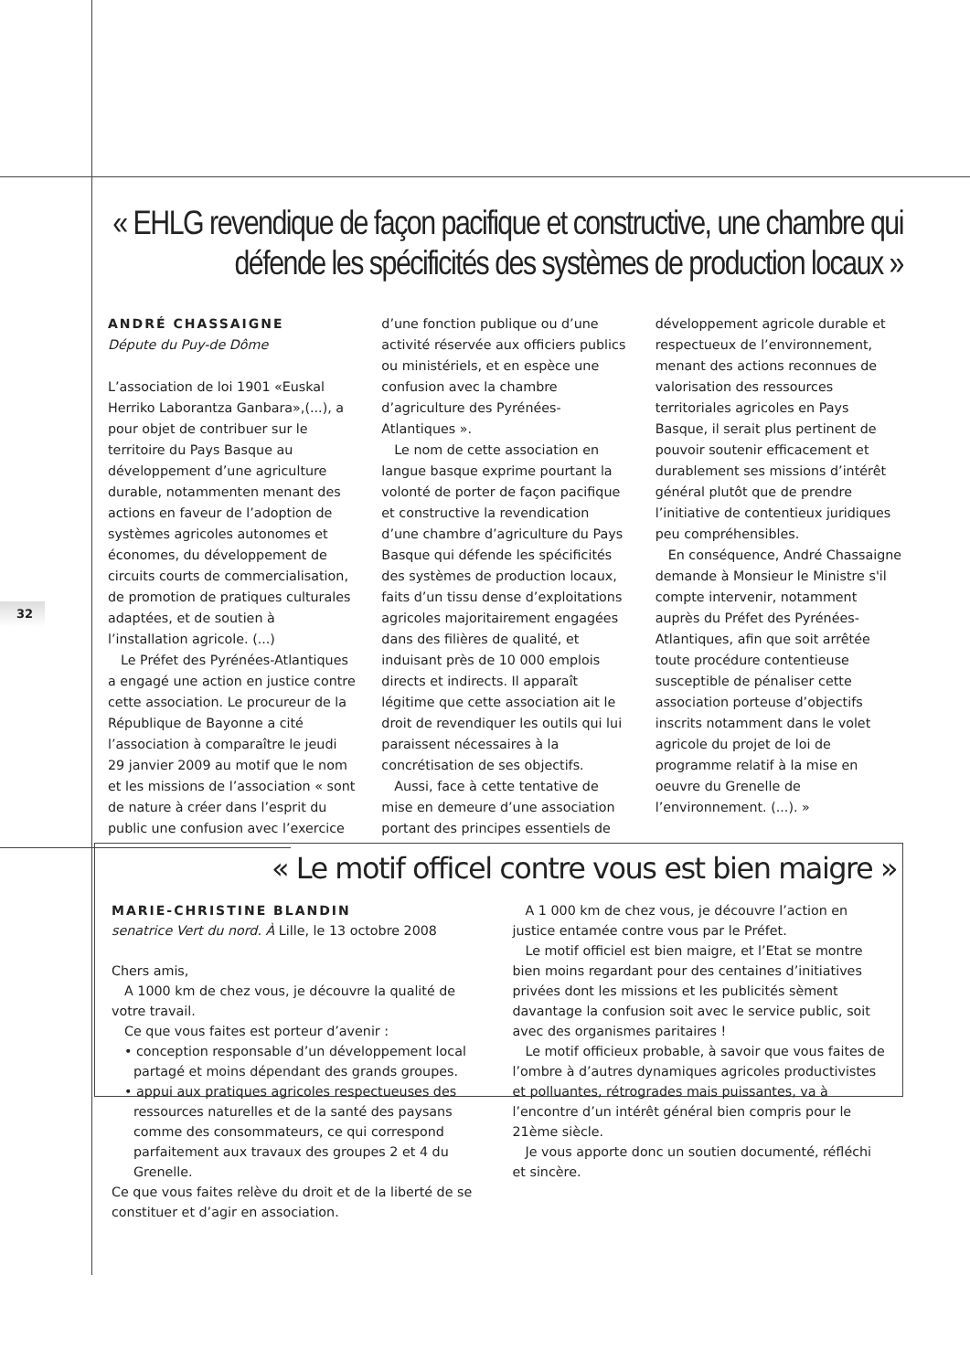« EHLG revendique de façon pacifique et constructive, une chambre qui défende les spécificités des systèmes de production locaux »
ANDRÉ CHASSAIGNE
Députe du Puy-de Dôme
L’association de loi 1901 «Euskal Herriko Laborantza Ganbara»,(...), a pour objet de contribuer sur le territoire du Pays Basque au développement d’une agriculture durable, notammenten menant des actions en faveur de l’adoption de systèmes agricoles autonomes et économes, du développement de circuits courts de commercialisation, de promotion de pratiques culturales adaptées, et de soutien à l’installation agricole. (...)
Le Préfet des Pyrénées-Atlantiques a engagé une action en justice contre cette association. Le procureur de la République de Bayonne a cité l’association à comparaître le jeudi 29 janvier 2009 au motif que le nom et les missions de l’association « sont de nature à créer dans l’esprit du public une confusion avec l’exercice d’une fonction publique ou d’une activité réservée aux officiers publics ou ministériels, et en espèce une confusion avec la chambre d’agriculture des Pyrénées-Atlantiques ».
Le nom de cette association en langue basque exprime pourtant la volonté de porter de façon pacifique et constructive la revendication d’une chambre d’agriculture du Pays Basque qui défende les spécificités des systèmes de production locaux, faits d’un tissu dense d’exploitations agricoles majoritairement engagées dans des filières de qualité, et induisant près de 10 000 emplois directs et indirects. Il apparaît légitime que cette association ait le droit de revendiquer les outils qui lui paraissent nécessaires à la concrétisation de ses objectifs.
Aussi, face à cette tentative de mise en demeure d’une association portant des principes essentiels de développement agricole durable et respectueux de l’environnement, menant des actions reconnues de valorisation des ressources territoriales agricoles en Pays Basque, il serait plus pertinent de pouvoir soutenir efficacement et durablement ses missions d’intérêt général plutôt que de prendre l’initiative de contentieux juridiques peu compréhensibles.
En conséquence, André Chassaigne demande à Monsieur le Ministre s'il compte intervenir, notamment auprès du Préfet des Pyrénées-Atlantiques, afin que soit arrêtée toute procédure contentieuse susceptible de pénaliser cette association porteuse d’objectifs inscrits notamment dans le volet agricole du projet de loi de programme relatif à la mise en oeuvre du Grenelle de l’environnement. (...). »
« Le motif officel contre vous est bien maigre »
MARIE-CHRISTINE BLANDIN
senatrice Vert du nord. À Lille, le 13 octobre 2008
Chers amis,
A 1000 km de chez vous, je découvre la qualité de votre travail.
Ce que vous faites est porteur d’avenir :
• conception responsable d’un développement local partagé et moins dépendant des grands groupes.
• appui aux pratiques agricoles respectueuses des ressources naturelles et de la santé des paysans comme des consommateurs, ce qui correspond parfaitement aux travaux des groupes 2 et 4 du Grenelle.
Ce que vous faites relève du droit et de la liberté de se constituer et d’agir en association.
A 1 000 km de chez vous, je découvre l’action en justice entamée contre vous par le Préfet.
Le motif officiel est bien maigre, et l’Etat se montre bien moins regardant pour des centaines d’initiatives privées dont les missions et les publicités sèment davantage la confusion soit avec le service public, soit avec des organismes paritaires !
Le motif officieux probable, à savoir que vous faites de l’ombre à d’autres dynamiques agricoles productivistes et polluantes, rétrogrades mais puissantes, va à l’encontre d’un intérêt général bien compris pour le 21ème siècle.
Je vous apporte donc un soutien documenté, réfléchi et sincère.
32